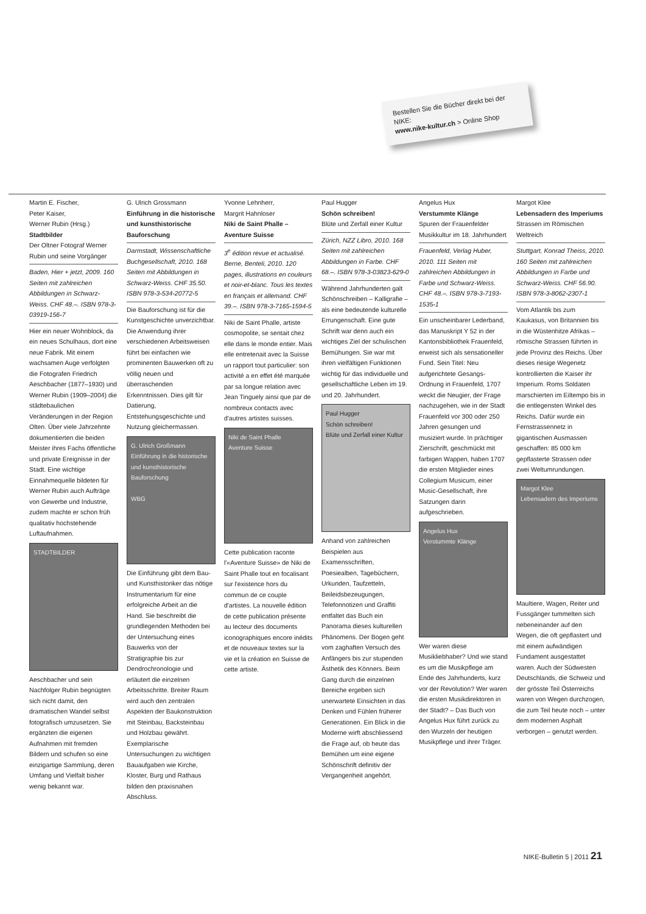Bestellen Sie die Bücher direkt bei der NIKE:
www.nike-kultur.ch > Online Shop
Martin E. Fischer,
Peter Kaiser,
Werner Rubin (Hrsg.)
Stadtbilder
Der Oltner Fotograf Werner Rubin und seine Vorgänger
Baden, Hier + jetzt, 2009. 160 Seiten mit zahlreichen Abbildungen in Schwarz-Weiss. CHF 48.–. ISBN 978-3-03919-156-7
Hier ein neuer Wohnblock, da ein neues Schulhaus, dort eine neue Fabrik. Mit einem wachsamen Auge verfolgten die Fotografen Friedrich Aeschbacher (1877–1930) und Werner Rubin (1909–2004) die städtebaulichen Veränderungen in der Region Olten. Über viele Jahrzehnte dokumentierten die beiden Meister ihres Fachs öffentliche und private Ereignisse in der Stadt. Eine wichtige Einnahmequelle bildeten für Werner Rubin auch Aufträge von Gewerbe und Industrie, zudem machte er schon früh qualitativ hochstehende Luftaufnahmen.
STADTBILDER
Aeschbacher und sein Nachfolger Rubin begnügten sich nicht damit, den dramatischen Wandel selbst fotografisch umzusetzen. Sie ergänzten die eigenen Aufnahmen mit fremden Bildern und schufen so eine einzigartige Sammlung, deren Umfang und Vielfalt bisher wenig bekannt war.
G. Ulrich Grossmann
Einführung in die historische und kunsthistorische Bauforschung
Darmstadt, Wissenschaftliche Buchgesellschaft, 2010. 168 Seiten mit Abbildungen in Schwarz-Weiss. CHF 35.50. ISBN 978-3-534-20772-5
Die Bauforschung ist für die Kunstgeschichte unverzichtbar. Die Anwendung ihrer verschiedenen Arbeitsweisen führt bei einfachen wie prominenten Bauwerken oft zu völlig neuen und überraschenden Erkenntnissen. Dies gilt für Datierung, Entstehungsgeschichte und Nutzung gleichermassen.
G. Ulrich Großmann
Einführung in die historische und kunsthistorische Bauforschung
WBG
Die Einführung gibt dem Bau- und Kunsthistoriker das nötige Instrumentarium für eine erfolgreiche Arbeit an die Hand. Sie beschreibt die grundlegenden Methoden bei der Untersuchung eines Bauwerks von der Stratigraphie bis zur Dendrochronologie und erläutert die einzelnen Arbeitsschritte. Breiter Raum wird auch den zentralen Aspekten der Baukonstruktion mit Steinbau, Backsteinbau und Holzbau gewährt. Exemplarische Untersuchungen zu wichtigen Bauaufgaben wie Kirche, Kloster, Burg und Rathaus bilden den praxisnahen Abschluss.
Yvonne Lehnherr,
Margrit Hahnloser
Niki de Saint Phalle – Aventure Suisse
3<sup>e</sup> édition revue et actualisé. Berne, Benteli, 2010. 120 pages, illustrations en couleurs et noir-et-blanc. Tous les textes en français et allemand. CHF 39.–. ISBN 978-3-7165-1594-5
Niki de Saint Phalle, artiste cosmopolite, se sentait chez elle dans le monde entier. Mais elle entretenait avec la Suisse un rapport tout particulier: son activité a en effet été marquée par sa longue relation avec Jean Tinguely ainsi que par de nombreux contacts avec d'autres artistes suisses.
Niki de Saint Phalle
Aventure Suisse
Cette publication raconte l'«Aventure Suisse» de Niki de Saint Phalle tout en focalisant sur l'existence hors du commun de ce couple d'artistes. La nouvelle édition de cette publication présente au lecteur des documents iconographiques encore inédits et de nouveaux textes sur la vie et la création en Suisse de cette artiste.
Paul Hugger
Schön schreiben!
Blüte und Zerfall einer Kultur
Zürich, NZZ Libro, 2010. 168 Seiten mit zahlreichen Abbildungen in Farbe. CHF 68.–. ISBN 978-3-03823-629-0
Während Jahrhunderten galt Schönschreiben – Kalligrafie – als eine bedeutende kulturelle Errungenschaft. Eine gute Schrift war denn auch ein wichtiges Ziel der schulischen Bemühungen. Sie war mit ihren vielfältigen Funktionen wichtig für das individuelle und gesellschaftliche Leben im 19. und 20. Jahrhundert.
Paul Hugger
Schön schreiben!
Blüte und Zerfall einer Kultur
Anhand von zahlreichen Beispielen aus Examensschriften, Poesiealben, Tagebüchern, Urkunden, Taufzetteln, Beileidsbezeugungen, Telefonnotizen und Graffiti entfaltet das Buch ein Panorama dieses kulturellen Phänomens. Der Bogen geht vom zaghaften Versuch des Anfängers bis zur stupenden Ästhetik des Könners. Beim Gang durch die einzelnen Bereiche ergeben sich unerwartete Einsichten in das Denken und Fühlen früherer Generationen. Ein Blick in die Moderne wirft abschliessend die Frage auf, ob heute das Bemühen um eine eigene Schönschrift definitiv der Vergangenheit angehört.
Angelus Hux
Verstummte Klänge
Spuren der Frauenfelder Musikkultur im 18. Jahrhundert
Frauenfeld, Verlag Huber, 2010. 111 Seiten mit zahlreichen Abbildungen in Farbe und Schwarz-Weiss. CHF 48.–. ISBN 978-3-7193-1535-1
Ein unscheinbarer Lederband, das Manuskript Y 52 in der Kantonsbibliothek Frauenfeld, erweist sich als sensationeller Fund. Sein Titel: Neu aufgerichtete Gesangs-Ordnung in Frauenfeld, 1707 weckt die Neugier, der Frage nachzugehen, wie in der Stadt Frauenfeld vor 300 oder 250 Jahren gesungen und musiziert wurde. In prächtiger Zierschrift, geschmückt mit farbigen Wappen, haben 1707 die ersten Mitglieder eines Collegium Musicum, einer Music-Gesellschaft, ihre Satzungen darin aufgeschrieben.
Angelus Hux
Verstummte Klänge
Wer waren diese Musikliebhaber? Und wie stand es um die Musikpflege am Ende des Jahrhunderts, kurz vor der Revolution? Wer waren die ersten Musikdirektoren in der Stadt? – Das Buch von Angelus Hux führt zurück zu den Wurzeln der heutigen Musikpflege und ihrer Träger.
Margot Klee
Lebensadern des Imperiums
Strassen im Römischen Weltreich
Stuttgart, Konrad Theiss, 2010. 160 Seiten mit zahlreichen Abbildungen in Farbe und Schwarz-Weiss. CHF 56.90. ISBN 978-3-8062-2307-1
Vom Atlantik bis zum Kaukasus, von Britannien bis in die Wüstenhitze Afrikas – römische Strassen führten in jede Provinz des Reichs. Über dieses riesige Wegenetz kontrollierten die Kaiser ihr Imperium. Roms Soldaten marschierten im Eiltempo bis in die entlegensten Winkel des Reichs. Dafür wurde ein Fernstrassennetz in gigantischen Ausmassen geschaffen: 85 000 km gepflasterte Strassen oder zwei Weltumrundungen.
Margot Klee
Lebensadern des Imperiums
Maultiere, Wagen, Reiter und Fussgänger tummelten sich nebeneinander auf den Wegen, die oft gepflastert und mit einem aufwändigen Fundament ausgestattet waren. Auch der Südwesten Deutschlands, die Schweiz und der grösste Teil Österreichs waren von Wegen durchzogen, die zum Teil heute noch – unter dem modernen Asphalt verborgen – genutzt werden.
NIKE-Bulletin 5 | 2011 21